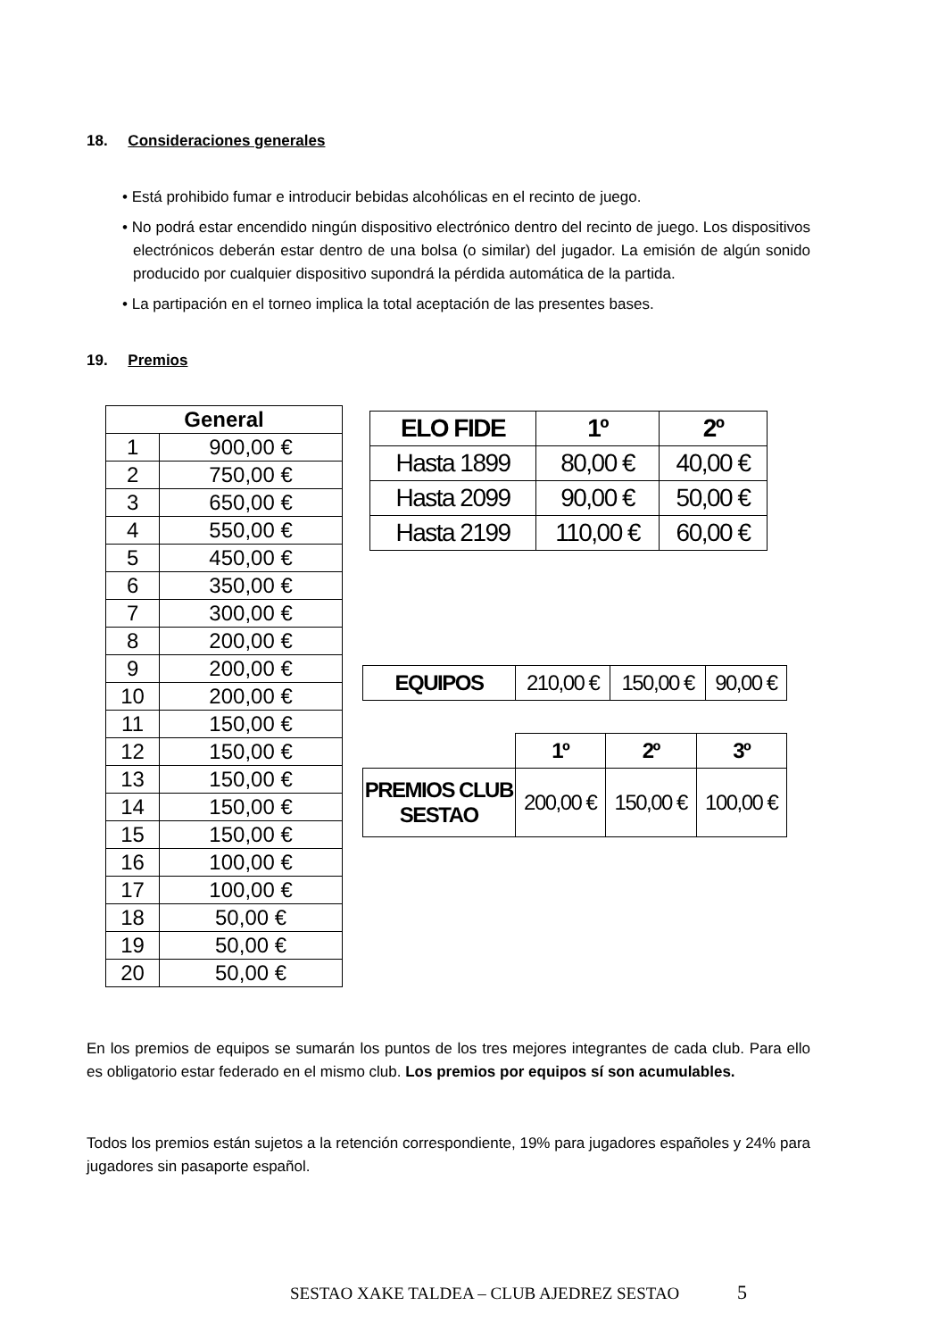18. Consideraciones generales
• Está prohibido fumar e introducir bebidas alcohólicas en el recinto de juego.
• No podrá estar encendido ningún dispositivo electrónico dentro del recinto de juego. Los dispositivos electrónicos deberán estar dentro de una bolsa (o similar) del jugador. La emisión de algún sonido producido por cualquier dispositivo supondrá la pérdida automática de la partida.
• La partipación en el torneo implica la total aceptación de las presentes bases.
19. Premios
| General | |
| --- | --- |
| 1 | 900,00 € |
| 2 | 750,00 € |
| 3 | 650,00 € |
| 4 | 550,00 € |
| 5 | 450,00 € |
| 6 | 350,00 € |
| 7 | 300,00 € |
| 8 | 200,00 € |
| 9 | 200,00 € |
| 10 | 200,00 € |
| 11 | 150,00 € |
| 12 | 150,00 € |
| 13 | 150,00 € |
| 14 | 150,00 € |
| 15 | 150,00 € |
| 16 | 100,00 € |
| 17 | 100,00 € |
| 18 | 50,00 € |
| 19 | 50,00 € |
| 20 | 50,00 € |
| ELO FIDE | 1º | 2º |
| --- | --- | --- |
| Hasta 1899 | 80,00 € | 40,00 € |
| Hasta 2099 | 90,00 € | 50,00 € |
| Hasta 2199 | 110,00 € | 60,00 € |
| EQUIPOS | 210,00 € | 150,00 € | 90,00 € |
| | 1º | 2º | 3º |
| PREMIOS CLUB SESTAO | 200,00 € | 150,00 € | 100,00 € |
En los premios de equipos se sumarán los puntos de los tres mejores integrantes de cada club. Para ello es obligatorio estar federado en el mismo club. Los premios por equipos sí son acumulables.
Todos los premios están sujetos a la retención correspondiente, 19% para jugadores españoles y 24% para jugadores sin pasaporte español.
SESTAO XAKE TALDEA – CLUB AJEDREZ SESTAO 5